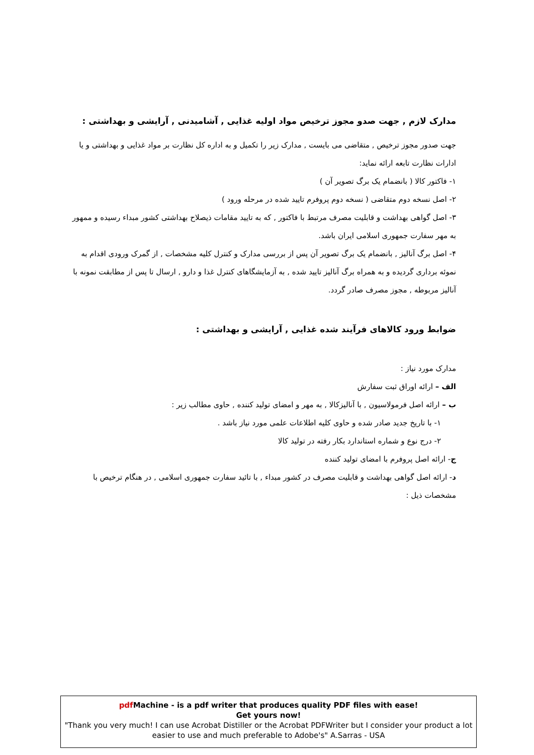مدارک لازم , جهت صدو مجوز ترخیص مواد اولیه غذایی , آشامیدنی , آرایشی و بهداشتی :
جهت صدور مجوز ترخیص , متقاضی می بایست , مدارک زیر را تکمیل و به اداره کل نظارت بر مواد غذایی و بهداشتی و یا ادارات نظارت تابعه ارائه نماید:
۱- فاکتور کالا ( بانضمام یک برگ تصویر آن )
۲- اصل نسخه دوم متقاضی ( نسخه دوم پروفرم تایید شده در مرحله ورود )
۳- اصل گواهی بهداشت و قابلیت مصرف مرتبط با فاکتور , که به تایید مقامات ذیصلاح بهداشتی کشور مبداء رسیده و ممهور به مهر سفارت جمهوری اسلامی ایران باشد.
۴- اصل برگ آنالیز , بانضمام یک برگ تصویر آن پس از بررسی مدارک و کنترل کلیه مشخصات , از گمرک ورودی اقدام به نموئه برداری گردیده و به همراه برگ آنالیز تایید شده , به آزمایشگاهای کنترل غذا و دارو , ارسال تا پس از مطابقت نمونه با آنالیز مربوطه , مجوز مصرف صادر گردد.
ضوابط ورود کالاهای فرآیند شده غذایی , آرایشی و بهداشتی :
مدارک مورد نیاز :
الف – ارائه اوراق ثبت سفارش
ب – ارائه اصل فرمولاسیون , با آنالیزکالا , به مهر و امضای تولید کننده , حاوی مطالب زیر :
۱- با تاریخ جدید صادر شده و حاوی کلیه اطلاعات علمی مورد نیاز باشد .
۲- درج نوع و شماره استاندارد بکار رفته در تولید کالا
ج- ارائه اصل پروفرم با امضای تولید کننده
د- ارائه اصل گواهی بهداشت و قابلیت مصرف در کشور مبداء , با تائید سفارت جمهوری اسلامی , در هنگام ترخیص با مشخصات ذیل :
pdf Machine - is a pdf writer that produces quality PDF files with ease!
Get yours now!
"Thank you very much! I can use Acrobat Distiller or the Acrobat PDFWriter but I consider your product a lot easier to use and much preferable to Adobe's" A.Sarras - USA